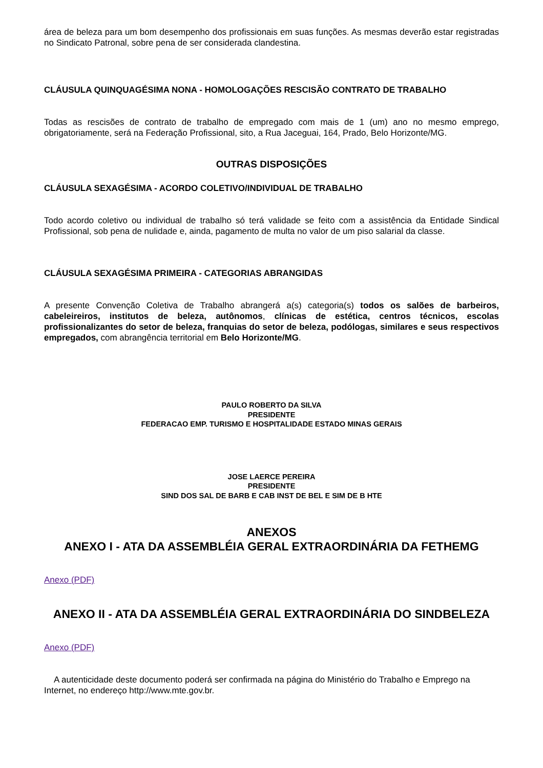área de beleza para um bom desempenho dos profissionais em suas funções. As mesmas deverão estar registradas no Sindicato Patronal, sobre pena de ser considerada clandestina.
CLÁUSULA QUINQUAGÉSIMA NONA - HOMOLOGAÇÕES RESCISÃO CONTRATO DE TRABALHO
Todas as rescisões de contrato de trabalho de empregado com mais de 1 (um) ano no mesmo emprego, obrigatoriamente, será na Federação Profissional, sito, a Rua Jaceguai, 164, Prado, Belo Horizonte/MG.
OUTRAS DISPOSIÇÕES
CLÁUSULA SEXAGÉSIMA - ACORDO COLETIVO/INDIVIDUAL DE TRABALHO
Todo acordo coletivo ou individual de trabalho só terá validade se feito com a assistência da Entidade Sindical Profissional, sob pena de nulidade e, ainda, pagamento de multa no valor de um piso salarial da classe.
CLÁUSULA SEXAGÉSIMA PRIMEIRA - CATEGORIAS ABRANGIDAS
A presente Convenção Coletiva de Trabalho abrangerá a(s) categoria(s) todos os salões de barbeiros, cabeleireiros, institutos de beleza, autônomos, clínicas de estética, centros técnicos, escolas profissionalizantes do setor de beleza, franquias do setor de beleza, podólogas, similares e seus respectivos empregados, com abrangência territorial em Belo Horizonte/MG.
PAULO ROBERTO DA SILVA
PRESIDENTE
FEDERACAO EMP. TURISMO E HOSPITALIDADE ESTADO MINAS GERAIS
JOSE LAERCE PEREIRA
PRESIDENTE
SIND DOS SAL DE BARB E CAB INST DE BEL E SIM DE B HTE
ANEXOS
ANEXO I - ATA DA ASSEMBLÉIA GERAL EXTRAORDINÁRIA DA FETHEMG
Anexo (PDF)
ANEXO II - ATA DA ASSEMBLÉIA GERAL EXTRAORDINÁRIA DO SINDBELEZA
Anexo (PDF)
A autenticidade deste documento poderá ser confirmada na página do Ministério do Trabalho e Emprego na Internet, no endereço http://www.mte.gov.br.